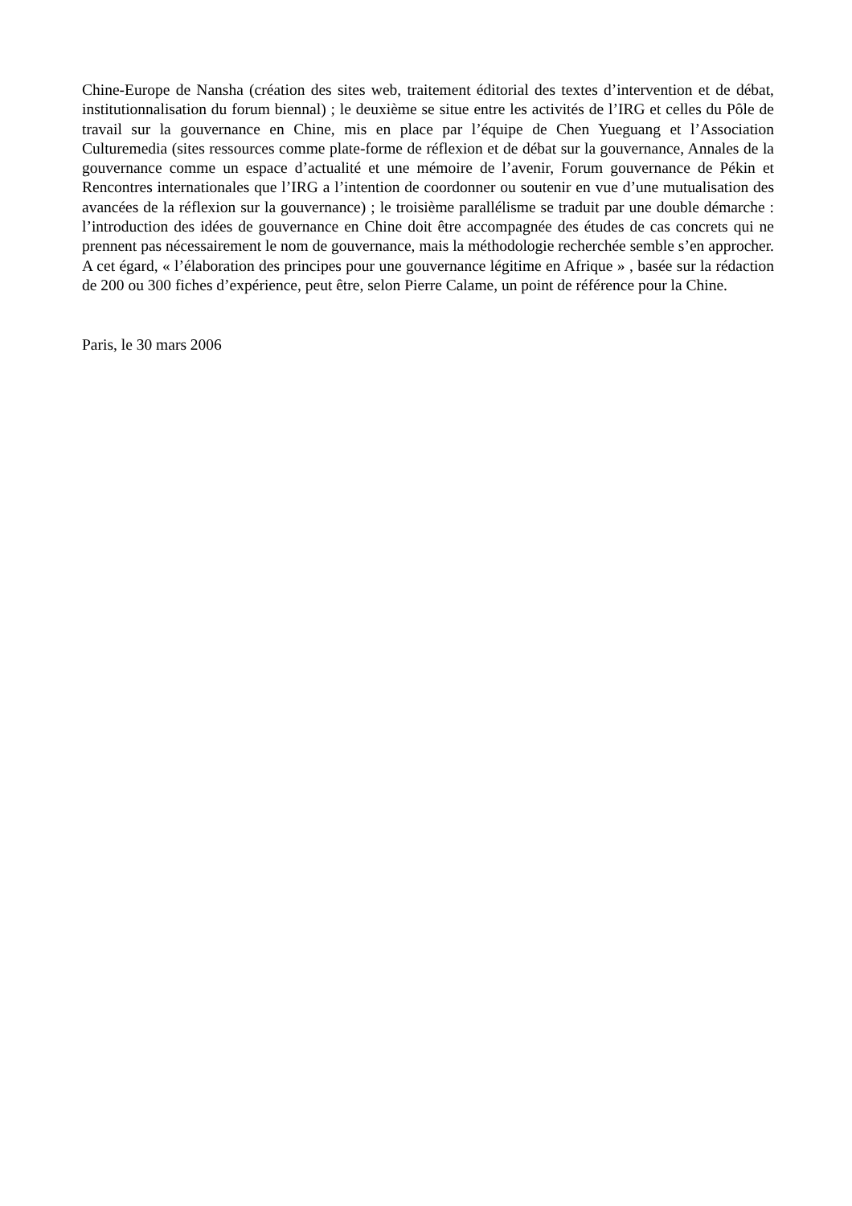Chine-Europe de Nansha (création des sites web, traitement éditorial des textes d’intervention et de débat, institutionnalisation du forum biennal) ; le deuxième se situe entre les activités de l’IRG et celles du Pôle de travail sur la gouvernance en Chine, mis en place par l’équipe de Chen Yueguang et l’Association Culturemedia (sites ressources comme plate-forme de réflexion et de débat sur la gouvernance, Annales de la gouvernance comme un espace d’actualité et une mémoire de l’avenir, Forum gouvernance de Pékin et Rencontres internationales que l’IRG a l’intention de coordonner ou soutenir en vue d’une mutualisation des avancées de la réflexion sur la gouvernance) ; le troisième parallélisme se traduit par une double démarche : l’introduction des idées de gouvernance en Chine doit être accompagnée des études de cas concrets qui ne prennent pas nécessairement le nom de gouvernance, mais la méthodologie recherchée semble s’en approcher. A cet égard, « l’élaboration des principes pour une gouvernance légitime en Afrique » , basée sur la rédaction de 200 ou 300 fiches d’expérience, peut être, selon Pierre Calame, un point de référence pour la Chine.
Paris, le 30 mars 2006